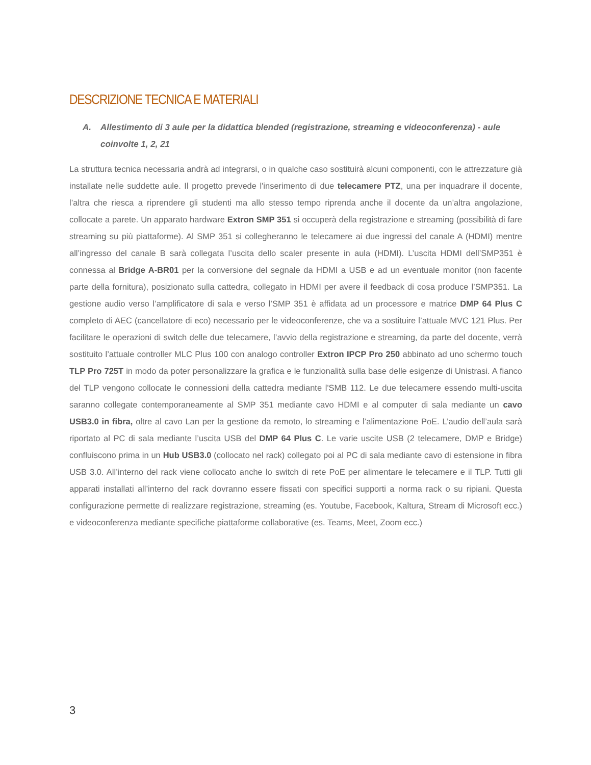DESCRIZIONE TECNICA E MATERIALI
A. Allestimento di 3 aule per la didattica blended (registrazione, streaming e videoconferenza) - aule coinvolte 1, 2, 21
La struttura tecnica necessaria andrà ad integrarsi, o in qualche caso sostituirà alcuni componenti, con le attrezzature già installate nelle suddette aule. Il progetto prevede l'inserimento di due telecamere PTZ, una per inquadrare il docente, l’altra che riesca a riprendere gli studenti ma allo stesso tempo riprenda anche il docente da un’altra angolazione, collocate a parete. Un apparato hardware Extron SMP 351 si occuperà della registrazione e streaming (possibilità di fare streaming su più piattaforme). Al SMP 351 si collegheranno le telecamere ai due ingressi del canale A (HDMI) mentre all’ingresso del canale B sarà collegata l’uscita dello scaler presente in aula (HDMI). L’uscita HDMI dell’SMP351 è connessa al Bridge A-BR01 per la conversione del segnale da HDMI a USB e ad un eventuale monitor (non facente parte della fornitura), posizionato sulla cattedra, collegato in HDMI per avere il feedback di cosa produce l’SMP351. La gestione audio verso l’amplificatore di sala e verso l’SMP 351 è affidata ad un processore e matrice DMP 64 Plus C completo di AEC (cancellatore di eco) necessario per le videoconferenze, che va a sostituire l’attuale MVC 121 Plus. Per facilitare le operazioni di switch delle due telecamere, l’avvio della registrazione e streaming, da parte del docente, verrà sostituito l’attuale controller MLC Plus 100 con analogo controller Extron IPCP Pro 250 abbinato ad uno schermo touch TLP Pro 725T in modo da poter personalizzare la grafica e le funzionalità sulla base delle esigenze di Unistrasi. A fianco del TLP vengono collocate le connessioni della cattedra mediante l'SMB 112. Le due telecamere essendo multi-uscita saranno collegate contemporaneamente al SMP 351 mediante cavo HDMI e al computer di sala mediante un cavo USB3.0 in fibra, oltre al cavo Lan per la gestione da remoto, lo streaming e l’alimentazione PoE. L’audio dell’aula sarà riportato al PC di sala mediante l’uscita USB del DMP 64 Plus C. Le varie uscite USB (2 telecamere, DMP e Bridge) confluiscono prima in un Hub USB3.0 (collocato nel rack) collegato poi al PC di sala mediante cavo di estensione in fibra USB 3.0. All’interno del rack viene collocato anche lo switch di rete PoE per alimentare le telecamere e il TLP. Tutti gli apparati installati all’interno del rack dovranno essere fissati con specifici supporti a norma rack o su ripiani. Questa configurazione permette di realizzare registrazione, streaming (es. Youtube, Facebook, Kaltura, Stream di Microsoft ecc.) e videoconferenza mediante specifiche piattaforme collaborative (es. Teams, Meet, Zoom ecc.)
3